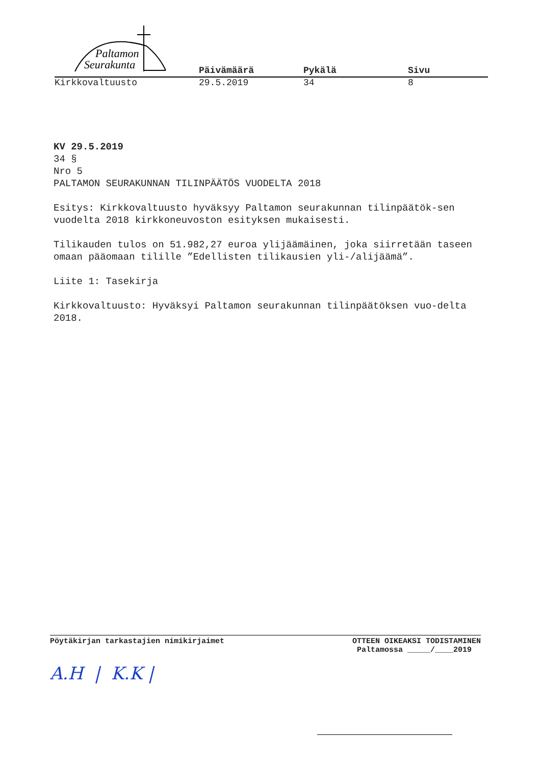Paltamon
Seurakunta
Päivämäärä Pykälä Sivu
Kirkkovaltuusto 29.5.2019 34 8
KV 29.5.2019
34 §
Nro 5
PALTAMON SEURAKUNNAN TILINPÄÄTÖS VUODELTA 2018
Esitys: Kirkkovaltuusto hyväksyy Paltamon seurakunnan tilinpäätök-sen vuodelta 2018 kirkkoneuvoston esityksen mukaisesti.
Tilikauden tulos on 51.982,27 euroa ylijäämäinen, joka siirretään taseen omaan pääomaan tilille ”Edellisten tilikausien yli-/alijäämä”.
Liite 1: Tasekirja
Kirkkovaltuusto: Hyväksyi Paltamon seurakunnan tilinpäätöksen vuo-delta 2018.
Pöytäkirjan tarkastajien nimikirjaimet
OTTEEN OIKEAKSI TODISTAMINEN
Paltamossa _____/____2019
A.H | K.K |